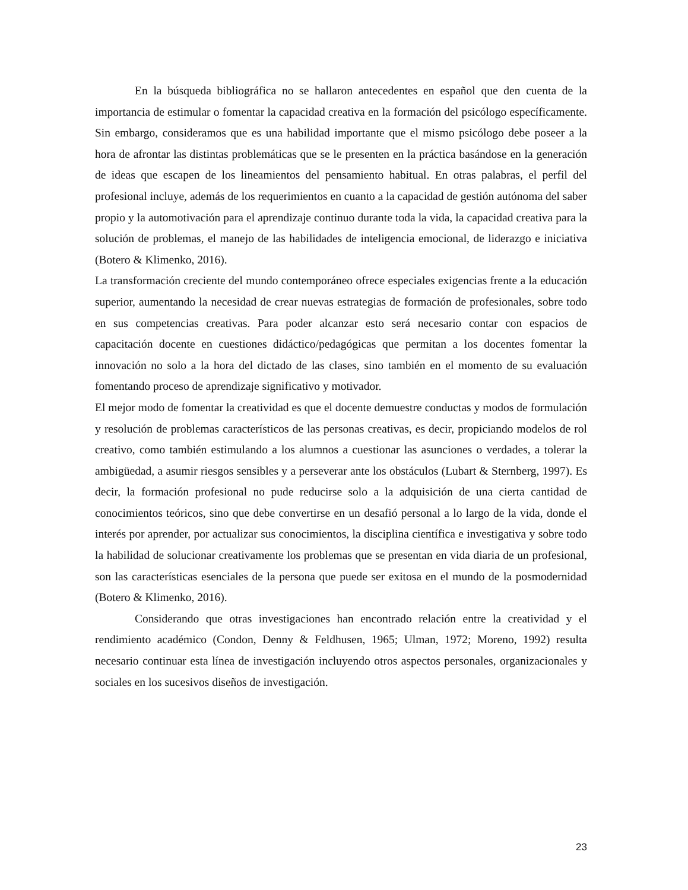En la búsqueda bibliográfica no se hallaron antecedentes en español que den cuenta de la importancia de estimular o fomentar la capacidad creativa en la formación del psicólogo específicamente. Sin embargo, consideramos que es una habilidad importante que el mismo psicólogo debe poseer a la hora de afrontar las distintas problemáticas que se le presenten en la práctica basándose en la generación de ideas que escapen de los lineamientos del pensamiento habitual. En otras palabras, el perfil del profesional incluye, además de los requerimientos en cuanto a la capacidad de gestión autónoma del saber propio y la automotivación para el aprendizaje continuo durante toda la vida, la capacidad creativa para la solución de problemas, el manejo de las habilidades de inteligencia emocional, de liderazgo e iniciativa (Botero & Klimenko, 2016).
La transformación creciente del mundo contemporáneo ofrece especiales exigencias frente a la educación superior, aumentando la necesidad de crear nuevas estrategias de formación de profesionales, sobre todo en sus competencias creativas. Para poder alcanzar esto será necesario contar con espacios de capacitación docente en cuestiones didáctico/pedagógicas que permitan a los docentes fomentar la innovación no solo a la hora del dictado de las clases, sino también en el momento de su evaluación fomentando proceso de aprendizaje significativo y motivador.
El mejor modo de fomentar la creatividad es que el docente demuestre conductas y modos de formulación y resolución de problemas característicos de las personas creativas, es decir, propiciando modelos de rol creativo, como también estimulando a los alumnos a cuestionar las asunciones o verdades, a tolerar la ambigüedad, a asumir riesgos sensibles y a perseverar ante los obstáculos (Lubart & Sternberg, 1997). Es decir, la formación profesional no pude reducirse solo a la adquisición de una cierta cantidad de conocimientos teóricos, sino que debe convertirse en un desafió personal a lo largo de la vida, donde el interés por aprender, por actualizar sus conocimientos, la disciplina científica e investigativa y sobre todo la habilidad de solucionar creativamente los problemas que se presentan en vida diaria de un profesional, son las características esenciales de la persona que puede ser exitosa en el mundo de la posmodernidad (Botero & Klimenko, 2016).
Considerando que otras investigaciones han encontrado relación entre la creatividad y el rendimiento académico (Condon, Denny & Feldhusen, 1965; Ulman, 1972; Moreno, 1992) resulta necesario continuar esta línea de investigación incluyendo otros aspectos personales, organizacionales y sociales en los sucesivos diseños de investigación.
23